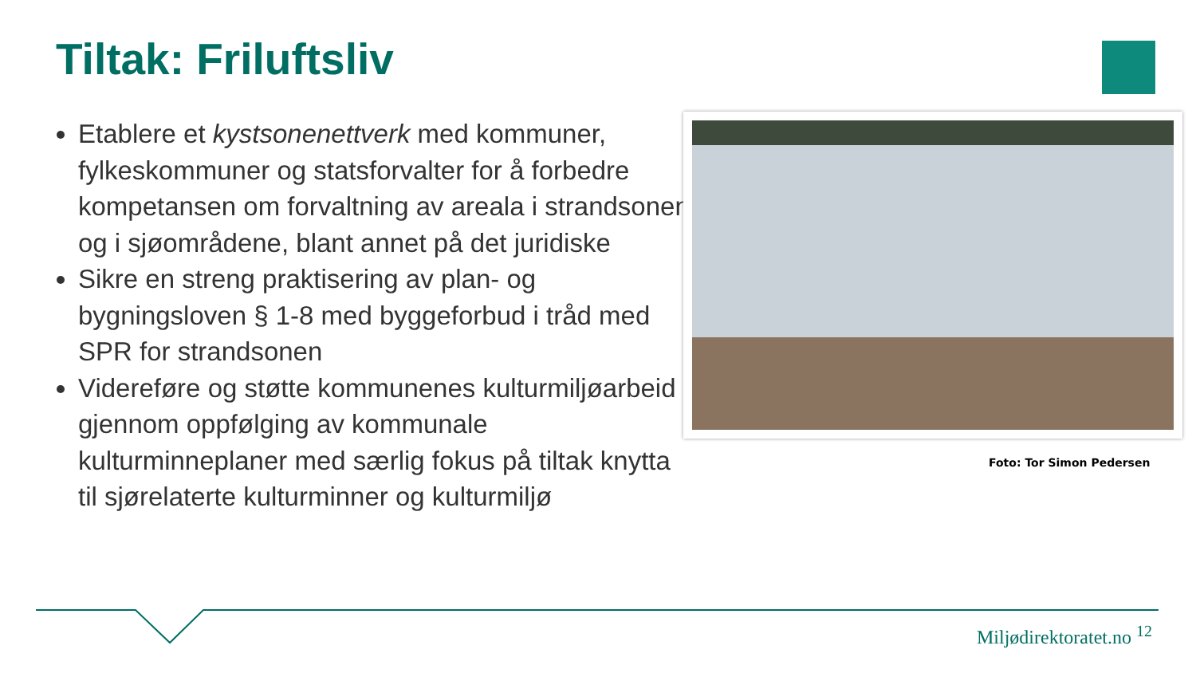Tiltak: Friluftsliv
Etablere et kystsonenettverk med kommuner, fylkeskommuner og statsforvalter for å forbedre kompetansen om forvaltning av areala i strandsonen og i sjøområdene, blant annet på det juridiske
Sikre en streng praktisering av plan- og bygningsloven § 1-8 med byggeforbud i tråd med SPR for strandsonen
Videreføre og støtte kommunenes kulturmiljøarbeid gjennom oppfølging av kommunale kulturminneplaner med særlig fokus på tiltak knytta til sjørelaterte kulturminner og kulturmiljø
Foto: Tor Simon Pedersen
Miljødirektoratet.no <sup>12</sup>